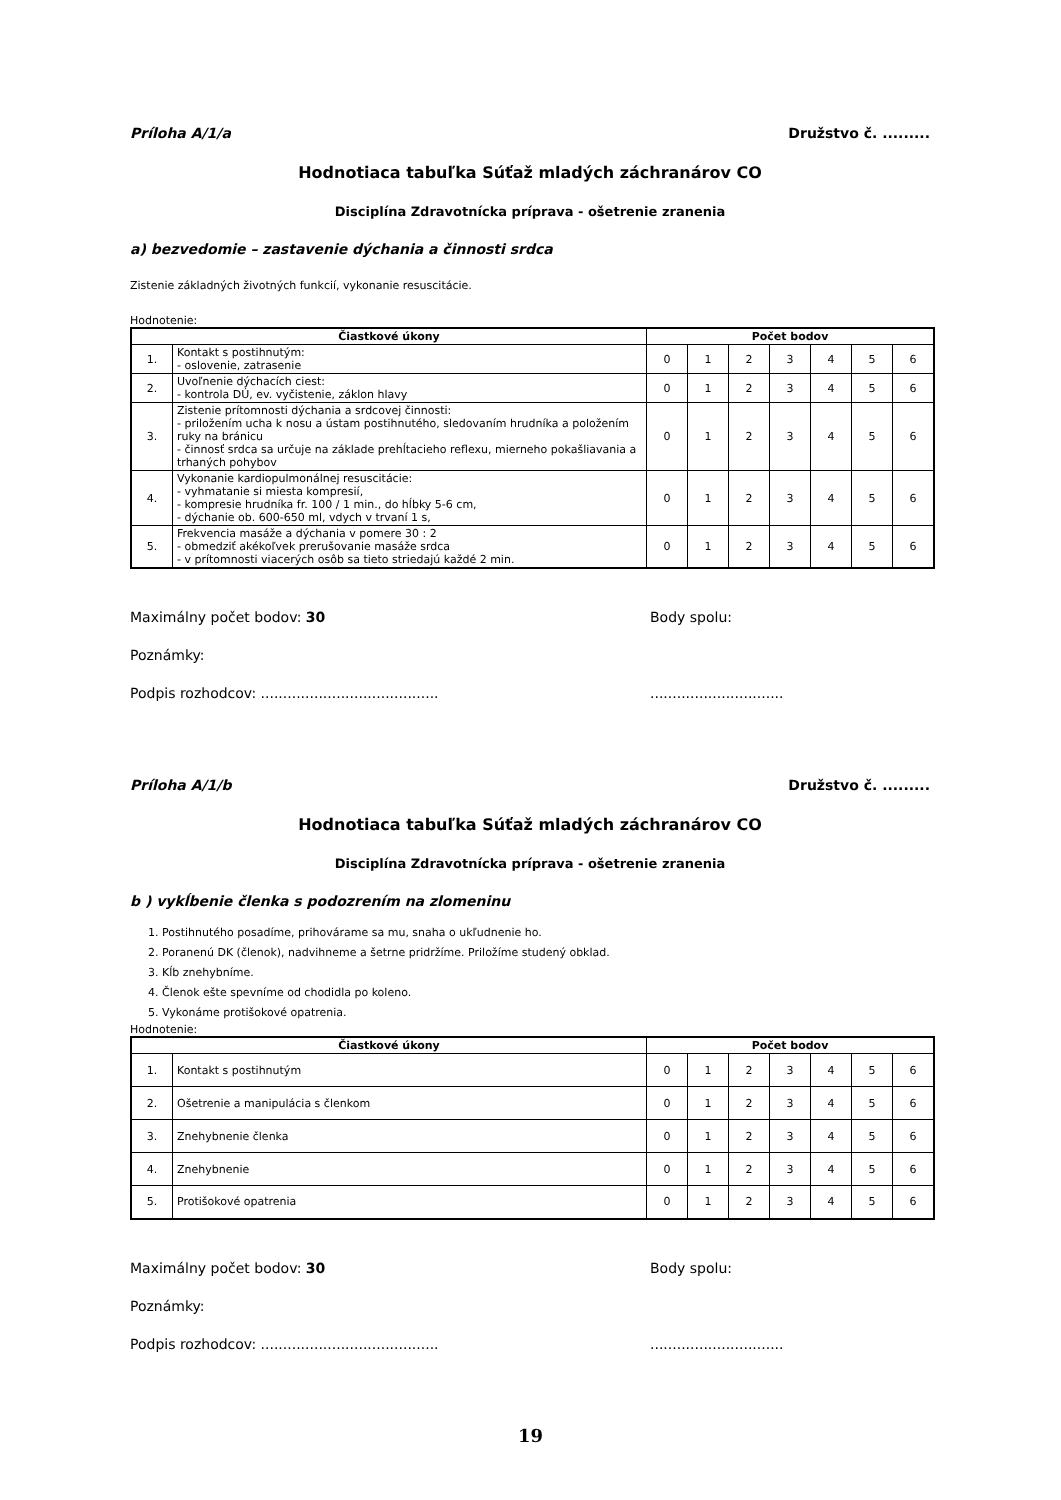Príloha A/1/a Družstvo č. .........
Hodnotiaca tabuľka Súťaž mladých záchranárov CO
Disciplína Zdravotnícka príprava - ošetrenie zranenia
a) bezvedomie – zastavenie dýchania a činnosti srdca
Zistenie základných životných funkcií, vykonanie resuscitácie.
Hodnotenie:
| Čiastkové úkony | | Počet bodov | | | | | | |
| --- | --- | --- | --- | --- | --- | --- | --- | --- |
| 1. | Kontakt s postihnutým: - oslovenie, zatrasenie | 0 | 1 | 2 | 3 | 4 | 5 | 6 |
| 2. | Uvoľnenie dýchacích ciest: - kontrola DÚ, ev. vyčistenie, záklon hlavy | 0 | 1 | 2 | 3 | 4 | 5 | 6 |
| 3. | Zistenie prítomnosti dýchania a srdcovej činnosti: - priložením ucha k nosu a ústam postihnutého, sledovaním hrudníka a položením ruky na bránicu - činnosť srdca sa určuje na základe prehĺtacieho reflexu, mierneho pokašliavania a trhaných pohybov | 0 | 1 | 2 | 3 | 4 | 5 | 6 |
| 4. | Vykonanie kardiopulmonálnej resuscitácie: - vyhmatanie si miesta kompresií, - kompresie hrudníka fr. 100 / 1 min., do hĺbky 5-6 cm, - dýchanie ob. 600-650 ml, vdych v trvaní 1 s, | 0 | 1 | 2 | 3 | 4 | 5 | 6 |
| 5. | Frekvencia masáže a dýchania v pomere 30 : 2 - obmedziť akékoľvek prerušovanie masáže srdca - v prítomnosti viacerých osôb sa tieto striedajú každé 2 min. | 0 | 1 | 2 | 3 | 4 | 5 | 6 |
Maximálny počet bodov: 30 Body spolu:
Poznámky:
Podpis rozhodcov: ......................................................................
Príloha A/1/b Družstvo č. .........
Hodnotiaca tabuľka Súťaž mladých záchranárov CO
Disciplína Zdravotnícka príprava - ošetrenie zranenia
b ) vykĺbenie členka s podozrením na zlomeninu
1. Postihnutého posadíme, prihovárame sa mu, snaha o ukľudnenie ho.
2. Poranenú DK (členok), nadvihneme a šetrne pridržíme. Priložíme studený obklad.
3. Kĺb znehybníme.
4. Členok ešte spevníme od chodidla po koleno.
5. Vykonáme protišokové opatrenia.
Hodnotenie:
| Čiastkové úkony | | Počet bodov | | | | | | |
| --- | --- | --- | --- | --- | --- | --- | --- | --- |
| 1. | Kontakt s postihnutým | 0 | 1 | 2 | 3 | 4 | 5 | 6 |
| 2. | Ošetrenie a manipulácia s členkom | 0 | 1 | 2 | 3 | 4 | 5 | 6 |
| 3. | Znehybnenie členka | 0 | 1 | 2 | 3 | 4 | 5 | 6 |
| 4. | Znehybnenie | 0 | 1 | 2 | 3 | 4 | 5 | 6 |
| 5. | Protišokové opatrenia | 0 | 1 | 2 | 3 | 4 | 5 | 6 |
Maximálny počet bodov: 30 Body spolu:
Poznámky:
Podpis rozhodcov: ......................................................................
19